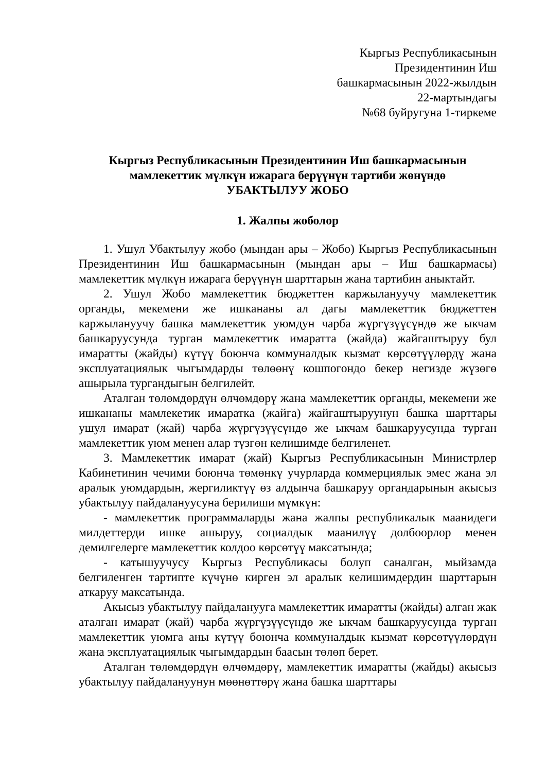Кыргыз Республикасынын
Президентинин Иш
башкармасынын 2022-жылдын
22-мартындагы
№68 буйругуна 1-тиркеме
Кыргыз Республикасынын Президентинин Иш башкармасынын
мамлекеттик мүлкүн ижарага берүүнүн тартиби жөнүндө
УБАКТЫЛУУ ЖОБО
1. Жалпы жоболор
1. Ушул Убактылуу жобо (мындан ары – Жобо) Кыргыз Республикасынын Президентинин Иш башкармасынын (мындан ары – Иш башкармасы) мамлекеттик мүлкүн ижарага берүүнүн шарттарын жана тартибин аныктайт.
2. Ушул Жобо мамлекеттик бюджеттен каржылануучу мамлекеттик органды, мекемени же ишкананы ал дагы мамлекеттик бюджеттен каржылануучу башка мамлекеттик уюмдун чарба жүргүзүүсүндө же ыкчам башкаруусунда турган мамлекеттик имаратта (жайда) жайгаштыруу бул имаратты (жайды) күтүү боюнча коммуналдык кызмат көрсөтүүлөрдү жана эксплуатациялык чыгымдарды төлөөнү кошпогондо бекер негизде жүзөгө ашырыла тургандыгын белгилейт.
Аталган төлөмдөрдүн өлчөмдөрү жана мамлекеттик органды, мекемени же ишкананы мамлекетик имаратка (жайга) жайгаштыруунун башка шарттары ушул имарат (жай) чарба жүргүзүүсүндө же ыкчам башкаруусунда турган мамлекеттик уюм менен алар түзгөн келишимде белгиленет.
3. Мамлекеттик имарат (жай) Кыргыз Республикасынын Министрлер Кабинетинин чечими боюнча төмөнкү учурларда коммерциялык эмес жана эл аралык уюмдардын, жергиликтүү өз алдынча башкаруу органдарынын акысыз убактылуу пайдалануусуна берилиши мүмкүн:
- мамлекеттик программаларды жана жалпы республикалык маанидеги милдеттерди ишке ашыруу, социалдык маанилүү долбоорлор менен демилгелерге мамлекеттик колдоо көрсөтүү максатында;
- катышуучусу Кыргыз Республикасы болуп саналган, мыйзамда белгиленген тартипте күчүнө кирген эл аралык келишимдердин шарттарын аткаруу максатында.
Акысыз убактылуу пайдаланууга мамлекеттик имаратты (жайды) алган жак аталган имарат (жай) чарба жүргүзүүсүндө же ыкчам башкаруусунда турган мамлекеттик уюмга аны күтүү боюнча коммуналдык кызмат көрсөтүүлөрдүн жана эксплуатациялык чыгымдардын баасын төлөп берет.
Аталган төлөмдөрдүн өлчөмдөрү, мамлекеттик имаратты (жайды) акысыз убактылуу пайдалануунун мөөнөттөрү жана башка шарттары